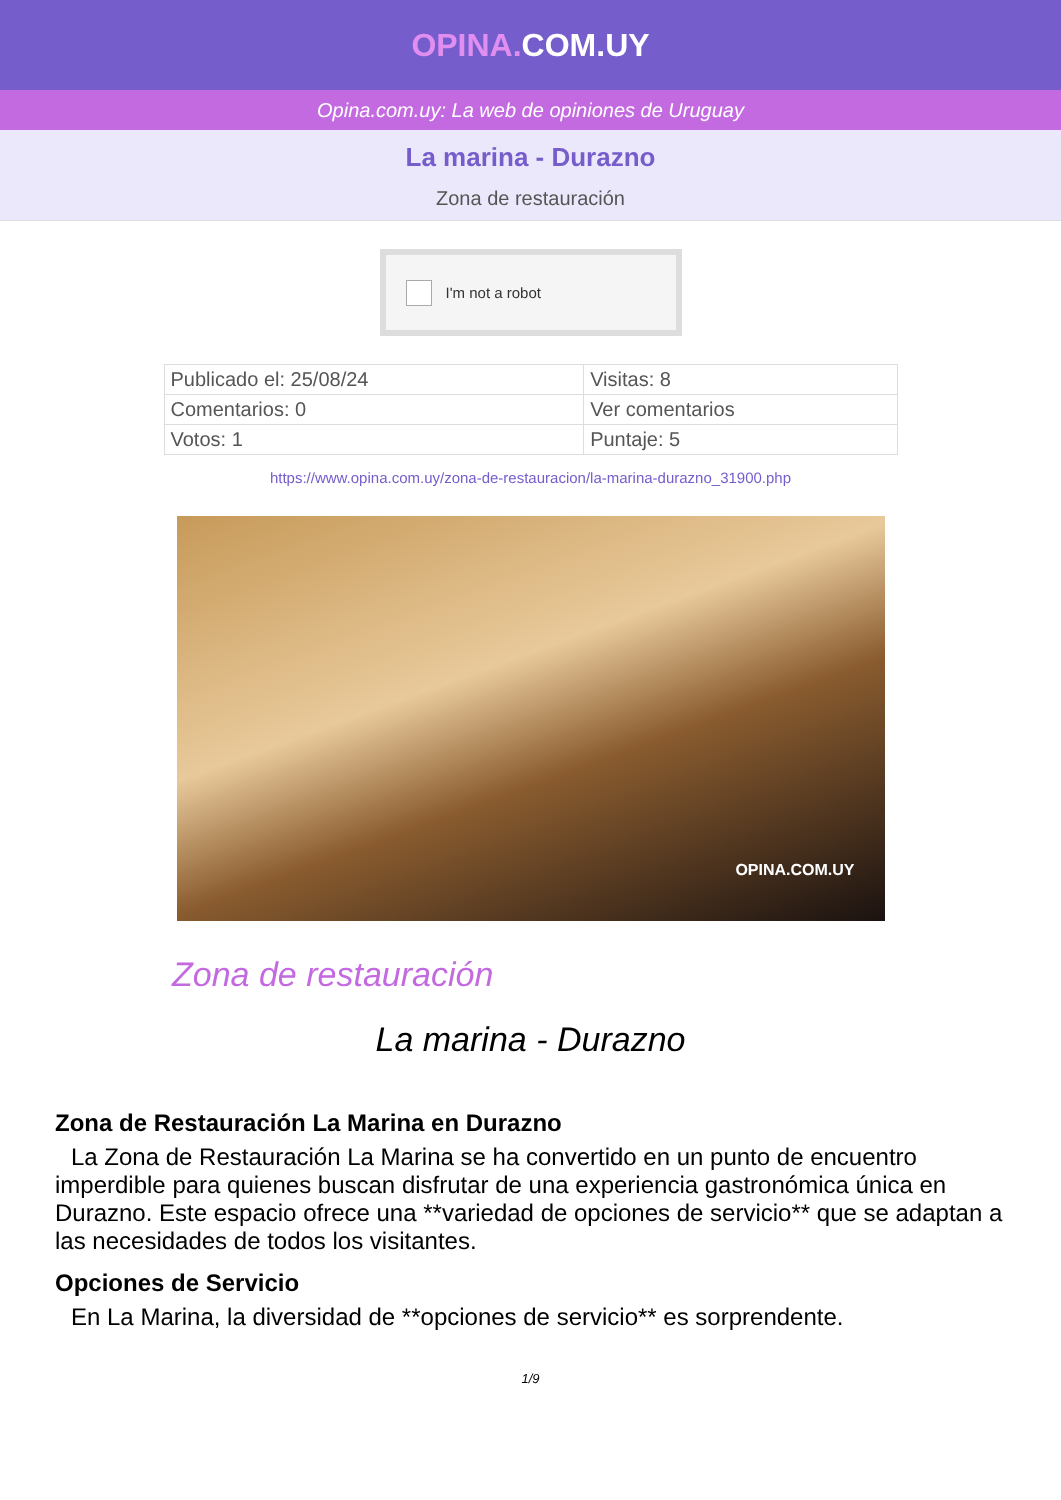OPINA. COM.UY
Opina.com.uy: La web de opiniones de Uruguay
La marina - Durazno
Zona de restauración
I'm not a robot
| Publicado el: 25/08/24 | Visitas: 8 |
| Comentarios: 0 | Ver comentarios |
| Votos: 1 | Puntaje: 5 |
https://www.opina.com.uy/zona-de-restauracion/la-marina-durazno_31900.php
OPINA.COM.UY
Zona de restauración
La marina - Durazno
Zona de Restauración La Marina en Durazno
La Zona de Restauración La Marina se ha convertido en un punto de encuentro imperdible para quienes buscan disfrutar de una experiencia gastronómica única en Durazno. Este espacio ofrece una **variedad de opciones de servicio** que se adaptan a las necesidades de todos los visitantes.
Opciones de Servicio
En La Marina, la diversidad de **opciones de servicio** es sorprendente.
1/9